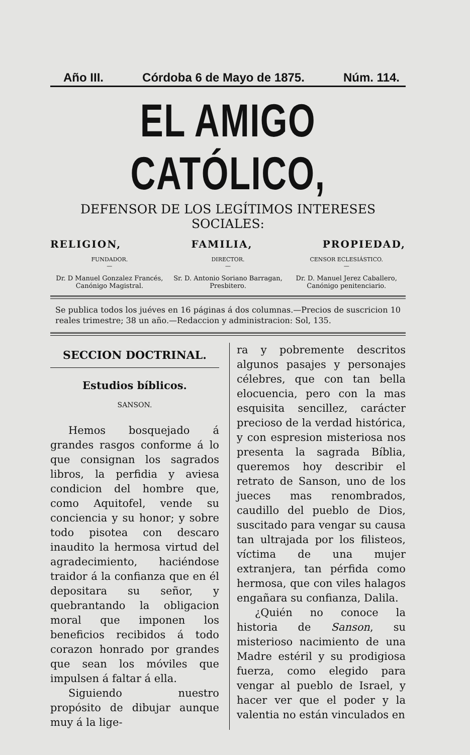Año III. Córdoba 6 de Mayo de 1875. Núm. 114.
EL AMIGO CATÓLICO,
DEFENSOR DE LOS LEGÍTIMOS INTERESES SOCIALES:
RELIGION, FAMILIA, PROPIEDAD,
FUNDADOR.
—
DIRECTOR.
—
CENSOR ECLESIÁSTICO.
—
Dr. D Manuel Gonzalez Francés,
Canónigo Magistral.
Sr. D. Antonio Soriano Barragan,
Presbitero.
Dr. D. Manuel Jerez Caballero,
Canónigo penitenciario.
Se publica todos los juéves en 16 páginas á dos columnas.—Precios de suscricion 10 reales trimestre; 38 un año.—Redaccion y administracion: Sol, 135.
SECCION DOCTRINAL.
Estudios bíblicos.
SANSON.
Hemos bosquejado á grandes rasgos conforme á lo que consignan los sagrados libros, la perfidia y aviesa condicion del hombre que, como Aquitofel, vende su conciencia y su honor; y sobre todo pisotea con descaro inaudito la hermosa virtud del agradecimiento, haciéndose traidor á la confianza que en él depositara su señor, y quebrantando la obligacion moral que imponen los beneficios recibidos á todo corazon honrado por grandes que sean los móviles que impulsen á faltar á ella.
Siguiendo nuestro propósito de dibujar aunque muy á la lige-
ra y pobremente descritos algunos pasajes y personajes célebres, que con tan bella elocuencia, pero con la mas esquisita sencillez, carácter precioso de la verdad histórica, y con espresion misteriosa nos presenta la sagrada Bíblia, queremos hoy describir el retrato de Sanson, uno de los jueces mas renombrados, caudillo del pueblo de Dios, suscitado para vengar su causa tan ultrajada por los filisteos, víctima de una mujer extranjera, tan pérfida como hermosa, que con viles halagos engañara su confianza, Dalila.
¿Quién no conoce la historia de Sanson, su misterioso nacimiento de una Madre estéril y su prodigiosa fuerza, como elegido para vengar al pueblo de Israel, y hacer ver que el poder y la valentia no están vinculados en